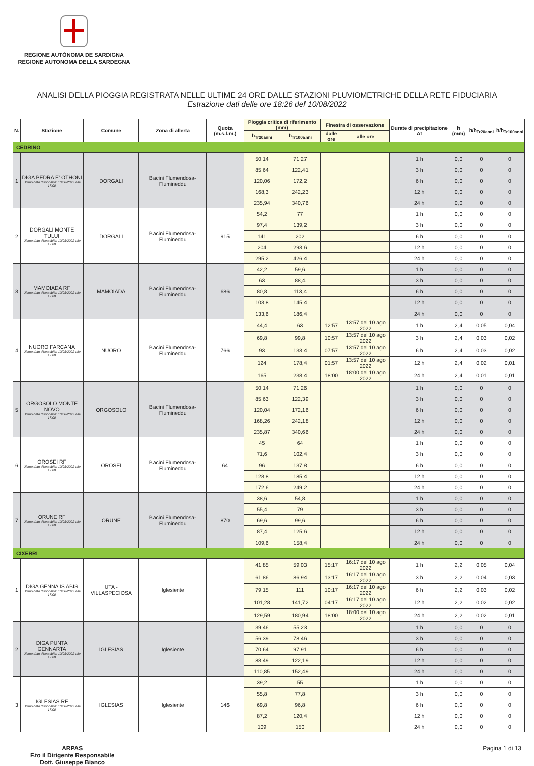REGIONE AUTÒNOMA DE SARDIGNA
REGIONE AUTONOMA DELLA SARDEGNA
ANALISI DELLA PIOGGIA REGISTRATA NELLE ULTIME 24 ORE DALLE STAZIONI PLUVIOMETRICHE DELLA RETE FIDUCIARIA
Estrazione dati delle ore 18:26 del 10/08/2022
| N. | Stazione | Comune | Zona di allerta | Quota (m.s.l.m.) | Pioggia critica di riferimento (mm) | | Finestra di osservazione | | Durate di precipitazione Δt | h (mm) | h/h<sub>Tr20anni</sub> | h/h<sub>Tr100anni</sub> |
| --- | --- | --- | --- | --- | --- | --- | --- | --- | --- | --- | --- | --- |
| | | | | | h<sub>Tr20anni</sub> | h<sub>Tr100anni</sub> | dalle ore | alle ore | | | | |
| CEDRINO | | | | | | | | | | | | |
| 1 | DIGA PEDRA E' OTHONI Ultimo dato disponibile: 10/08/2022 alle 17:00 | DORGALI | Bacini Flumendosa-Flumineddu | | 50,14 | 71,27 | | | 1 h | 0,0 | 0 | 0 |
| | | | | | 85,64 | 122,41 | | | 3 h | 0,0 | 0 | 0 |
| | | | | | 120,06 | 172,2 | | | 6 h | 0,0 | 0 | 0 |
| | | | | | 168,3 | 242,23 | | | 12 h | 0,0 | 0 | 0 |
| | | | | | 235,94 | 340,76 | | | 24 h | 0,0 | 0 | 0 |
| 2 | DORGALI MONTE TULUI Ultimo dato disponibile: 10/08/2022 alle 17:00 | DORGALI | Bacini Flumendosa-Flumineddu | 915 | 54,2 | 77 | | | 1 h | 0,0 | 0 | 0 |
| | | | | | 97,4 | 139,2 | | | 3 h | 0,0 | 0 | 0 |
| | | | | | 141 | 202 | | | 6 h | 0,0 | 0 | 0 |
| | | | | | 204 | 293,6 | | | 12 h | 0,0 | 0 | 0 |
| | | | | | 295,2 | 426,4 | | | 24 h | 0,0 | 0 | 0 |
| 3 | MAMOIADA RF Ultimo dato disponibile: 10/08/2022 alle 17:00 | MAMOIADA | Bacini Flumendosa-Flumineddu | 686 | 42,2 | 59,6 | | | 1 h | 0,0 | 0 | 0 |
| | | | | | 63 | 88,4 | | | 3 h | 0,0 | 0 | 0 |
| | | | | | 80,8 | 113,4 | | | 6 h | 0,0 | 0 | 0 |
| | | | | | 103,8 | 145,4 | | | 12 h | 0,0 | 0 | 0 |
| | | | | | 133,6 | 186,4 | | | 24 h | 0,0 | 0 | 0 |
| 4 | NUORO FARCANA Ultimo dato disponibile: 10/08/2022 alle 17:00 | NUORO | Bacini Flumendosa-Flumineddu | 766 | 44,4 | 63 | 12:57 | 13:57 del 10 ago 2022 | 1 h | 2,4 | 0,05 | 0,04 |
| | | | | | 69,8 | 99,8 | 10:57 | 13:57 del 10 ago 2022 | 3 h | 2,4 | 0,03 | 0,02 |
| | | | | | 93 | 133,4 | 07:57 | 13:57 del 10 ago 2022 | 6 h | 2,4 | 0,03 | 0,02 |
| | | | | | 124 | 178,4 | 01:57 | 13:57 del 10 ago 2022 | 12 h | 2,4 | 0,02 | 0,01 |
| | | | | | 165 | 238,4 | 18:00 | 18:00 del 10 ago 2022 | 24 h | 2,4 | 0,01 | 0,01 |
| 5 | ORGOSOLO MONTE NOVO Ultimo dato disponibile: 10/08/2022 alle 17:00 | ORGOSOLO | Bacini Flumendosa-Flumineddu | | 50,14 | 71,26 | | | 1 h | 0,0 | 0 | 0 |
| | | | | | 85,63 | 122,39 | | | 3 h | 0,0 | 0 | 0 |
| | | | | | 120,04 | 172,16 | | | 6 h | 0,0 | 0 | 0 |
| | | | | | 168,26 | 242,18 | | | 12 h | 0,0 | 0 | 0 |
| | | | | | 235,87 | 340,66 | | | 24 h | 0,0 | 0 | 0 |
| 6 | OROSEI RF Ultimo dato disponibile: 10/08/2022 alle 17:00 | OROSEI | Bacini Flumendosa-Flumineddu | 64 | 45 | 64 | | | 1 h | 0,0 | 0 | 0 |
| | | | | | 71,6 | 102,4 | | | 3 h | 0,0 | 0 | 0 |
| | | | | | 96 | 137,8 | | | 6 h | 0,0 | 0 | 0 |
| | | | | | 128,8 | 185,4 | | | 12 h | 0,0 | 0 | 0 |
| | | | | | 172,6 | 249,2 | | | 24 h | 0,0 | 0 | 0 |
| 7 | ORUNE RF Ultimo dato disponibile: 10/08/2022 alle 17:00 | ORUNE | Bacini Flumendosa-Flumineddu | 870 | 38,6 | 54,8 | | | 1 h | 0,0 | 0 | 0 |
| | | | | | 55,4 | 79 | | | 3 h | 0,0 | 0 | 0 |
| | | | | | 69,6 | 99,6 | | | 6 h | 0,0 | 0 | 0 |
| | | | | | 87,4 | 125,6 | | | 12 h | 0,0 | 0 | 0 |
| | | | | | 109,6 | 158,4 | | | 24 h | 0,0 | 0 | 0 |
| CIXERRI | | | | | | | | | | | | |
| 1 | DIGA GENNA IS ABIS Ultimo dato disponibile: 10/08/2022 alle 17:00 | UTA - VILLASPECIOSA | Iglesiente | | 41,85 | 59,03 | 15:17 | 16:17 del 10 ago 2022 | 1 h | 2,2 | 0,05 | 0,04 |
| | | | | | 61,86 | 86,94 | 13:17 | 16:17 del 10 ago 2022 | 3 h | 2,2 | 0,04 | 0,03 |
| | | | | | 79,15 | 111 | 10:17 | 16:17 del 10 ago 2022 | 6 h | 2,2 | 0,03 | 0,02 |
| | | | | | 101,28 | 141,72 | 04:17 | 16:17 del 10 ago 2022 | 12 h | 2,2 | 0,02 | 0,02 |
| | | | | | 129,59 | 180,94 | 18:00 | 18:00 del 10 ago 2022 | 24 h | 2,2 | 0,02 | 0,01 |
| 2 | DIGA PUNTA GENNARTA Ultimo dato disponibile: 10/08/2022 alle 17:00 | IGLESIAS | Iglesiente | | 39,46 | 55,23 | | | 1 h | 0,0 | 0 | 0 |
| | | | | | 56,39 | 78,46 | | | 3 h | 0,0 | 0 | 0 |
| | | | | | 70,64 | 97,91 | | | 6 h | 0,0 | 0 | 0 |
| | | | | | 88,49 | 122,19 | | | 12 h | 0,0 | 0 | 0 |
| | | | | | 110,85 | 152,49 | | | 24 h | 0,0 | 0 | 0 |
| 3 | IGLESIAS RF Ultimo dato disponibile: 10/08/2022 alle 17:00 | IGLESIAS | Iglesiente | 146 | 39,2 | 55 | | | 1 h | 0,0 | 0 | 0 |
| | | | | | 55,8 | 77,8 | | | 3 h | 0,0 | 0 | 0 |
| | | | | | 69,8 | 96,8 | | | 6 h | 0,0 | 0 | 0 |
| | | | | | 87,2 | 120,4 | | | 12 h | 0,0 | 0 | 0 |
| | | | | | 109 | 150 | | | 24 h | 0,0 | 0 | 0 |
ARPAS
F.to il Dirigente Responsabile
Dott. Giuseppe Bianco
Pagina 1 di 13